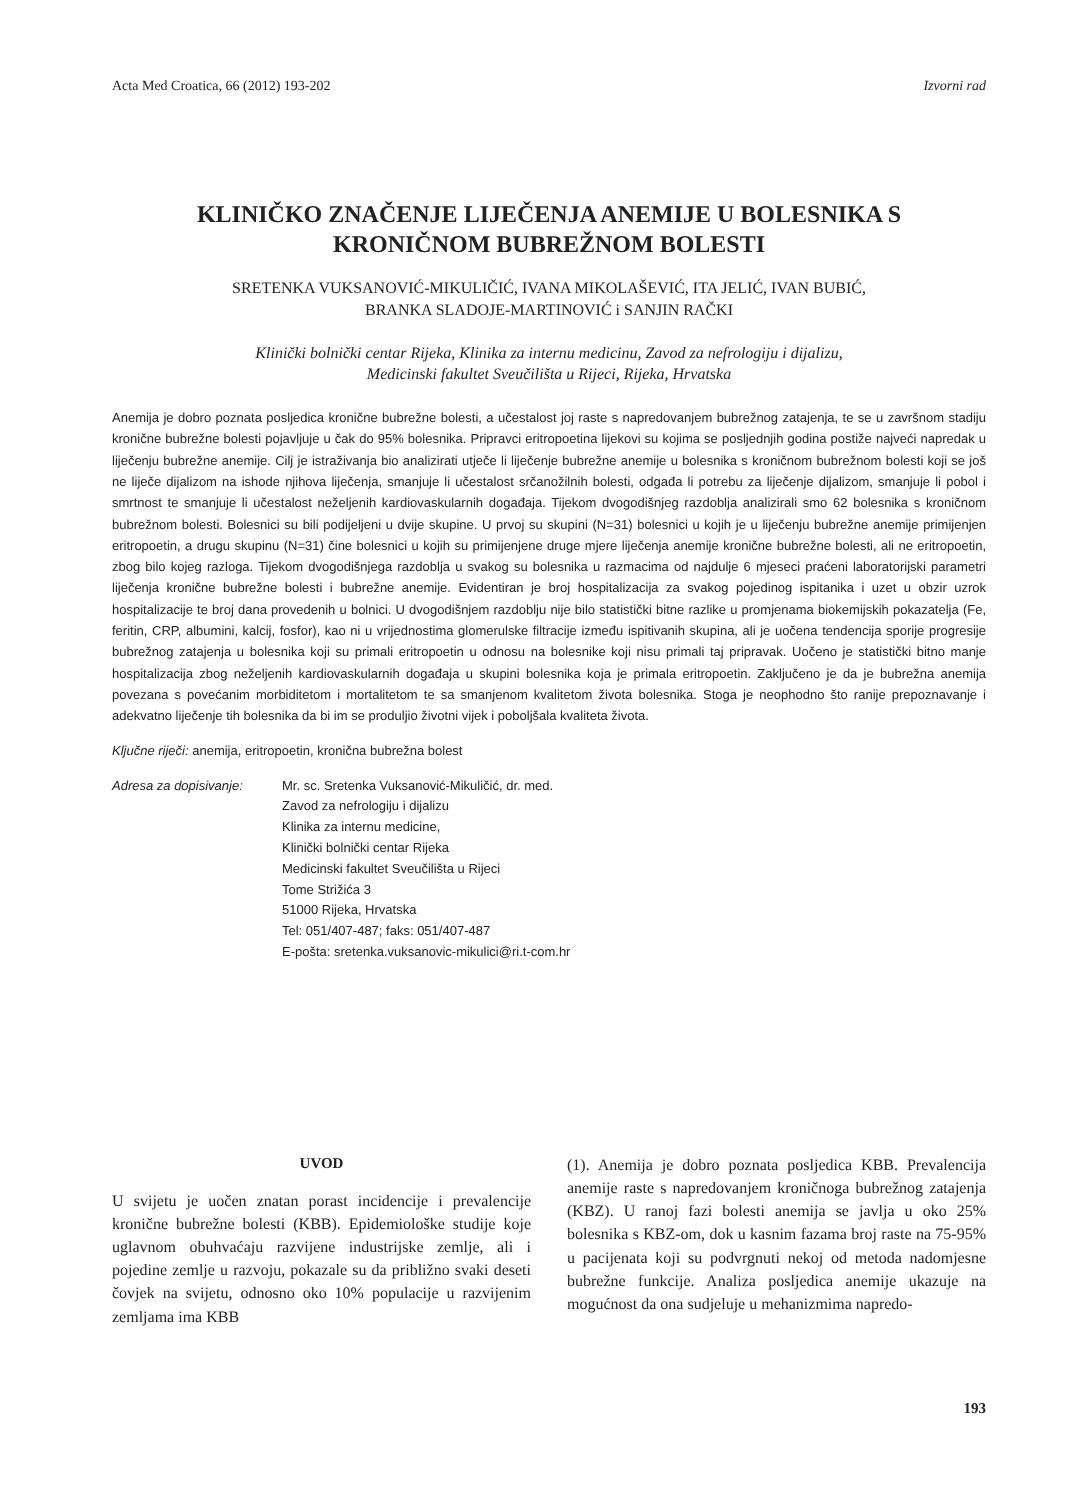Acta Med Croatica, 66 (2012) 193-202 Izvorni rad
KLINIČKO ZNAČENJE LIJEČENJA ANEMIJE U BOLESNIKA S
KRONIČNOM BUBREŽNOM BOLESTI
SRETENKA VUKSANOVIĆ-MIKULIČIĆ, IVANA MIKOLAŠEVIĆ, ITA JELIĆ, IVAN BUBIĆ,
BRANKA SLADOJE-MARTINOVIĆ i SANJIN RAČKI
Klinički bolnički centar Rijeka, Klinika za internu medicinu, Zavod za nefrologiju i dijalizu,
Medicinski fakultet Sveučilišta u Rijeci, Rijeka, Hrvatska
Anemija je dobro poznata posljedica kronične bubrežne bolesti, a učestalost joj raste s napredovanjem bubrežnog zatajenja, te se u završnom stadiju kronične bubrežne bolesti pojavljuje u čak do 95% bolesnika. Pripravci eritropoetina lijekovi su kojima se posljednjih godina postiže najveći napredak u liječenju bubrežne anemije. Cilj je istraživanja bio analizirati utječe li liječenje bubrežne anemije u bolesnika s kroničnom bubrežnom bolesti koji se još ne liječe dijalizom na ishode njihova liječenja, smanjuje li učestalost srčanožilnih bolesti, odgađa li potrebu za liječenje dijalizom, smanjuje li pobol i smrtnost te smanjuje li učestalost neželjenih kardiovaskularnih događaja. Tijekom dvogodišnjeg razdoblja analizirali smo 62 bolesnika s kroničnom bubrežnom bolesti. Bolesnici su bili podijeljeni u dvije skupine. U prvoj su skupini (N=31) bolesnici u kojih je u liječenju bubrežne anemije primijenjen eritropoetin, a drugu skupinu (N=31) čine bolesnici u kojih su primijenjene druge mjere liječenja anemije kronične bubrežne bolesti, ali ne eritropoetin, zbog bilo kojeg razloga. Tijekom dvogodišnjega razdoblja u svakog su bolesnika u razmacima od najdulje 6 mjeseci praćeni laboratorijski parametri liječenja kronične bubrežne bolesti i bubrežne anemije. Evidentiran je broj hospitalizacija za svakog pojedinog ispitanika i uzet u obzir uzrok hospitalizacije te broj dana provedenih u bolnici. U dvogodišnjem razdoblju nije bilo statistički bitne razlike u promjenama biokemijskih pokazatelja (Fe, feritin, CRP, albumini, kalcij, fosfor), kao ni u vrijednostima glomerulske filtracije između ispitivanih skupina, ali je uočena tendencija sporije progresije bubrežnog zatajenja u bolesnika koji su primali eritropoetin u odnosu na bolesnike koji nisu primali taj pripravak. Uočeno je statistički bitno manje hospitalizacija zbog neželjenih kardiovaskularnih događaja u skupini bolesnika koja je primala eritropoetin. Zaključeno je da je bubrežna anemija povezana s povećanim morbiditetom i mortalitetom te sa smanjenom kvalitetom života bolesnika. Stoga je neophodno što ranije prepoznavanje i adekvatno liječenje tih bolesnika da bi im se produljio životni vijek i poboljšala kvaliteta života.
Ključne riječi: anemija, eritropoetin, kronična bubrežna bolest
Adresa za dopisivanje:
Mr. sc. Sretenka Vuksanović-Mikuličić, dr. med.
Zavod za nefrologiju i dijalizu
Klinika za internu medicine,
Klinički bolnički centar Rijeka
Medicinski fakultet Sveučilišta u Rijeci
Tome Strižića 3
51000 Rijeka, Hrvatska
Tel: 051/407-487; faks: 051/407-487
E-pošta: sretenka.vuksanovic-mikulici@ri.t-com.hr
UVOD
U svijetu je uočen znatan porast incidencije i prevalencije kronične bubrežne bolesti (KBB). Epidemiološke studije koje uglavnom obuhvaćaju razvijene industrijske zemlje, ali i pojedine zemlje u razvoju, pokazale su da približno svaki deseti čovjek na svijetu, odnosno oko 10% populacije u razvijenim zemljama ima KBB
(1). Anemija je dobro poznata posljedica KBB. Prevalencija anemije raste s napredovanjem kroničnoga bubrežnog zatajenja (KBZ). U ranoj fazi bolesti anemija se javlja u oko 25% bolesnika s KBZ-om, dok u kasnim fazama broj raste na 75-95% u pacijenata koji su podvrgnuti nekoj od metoda nadomjesne bubrežne funkcije. Analiza posljedica anemije ukazuje na mogućnost da ona sudjeluje u mehanizmima napredo-
193